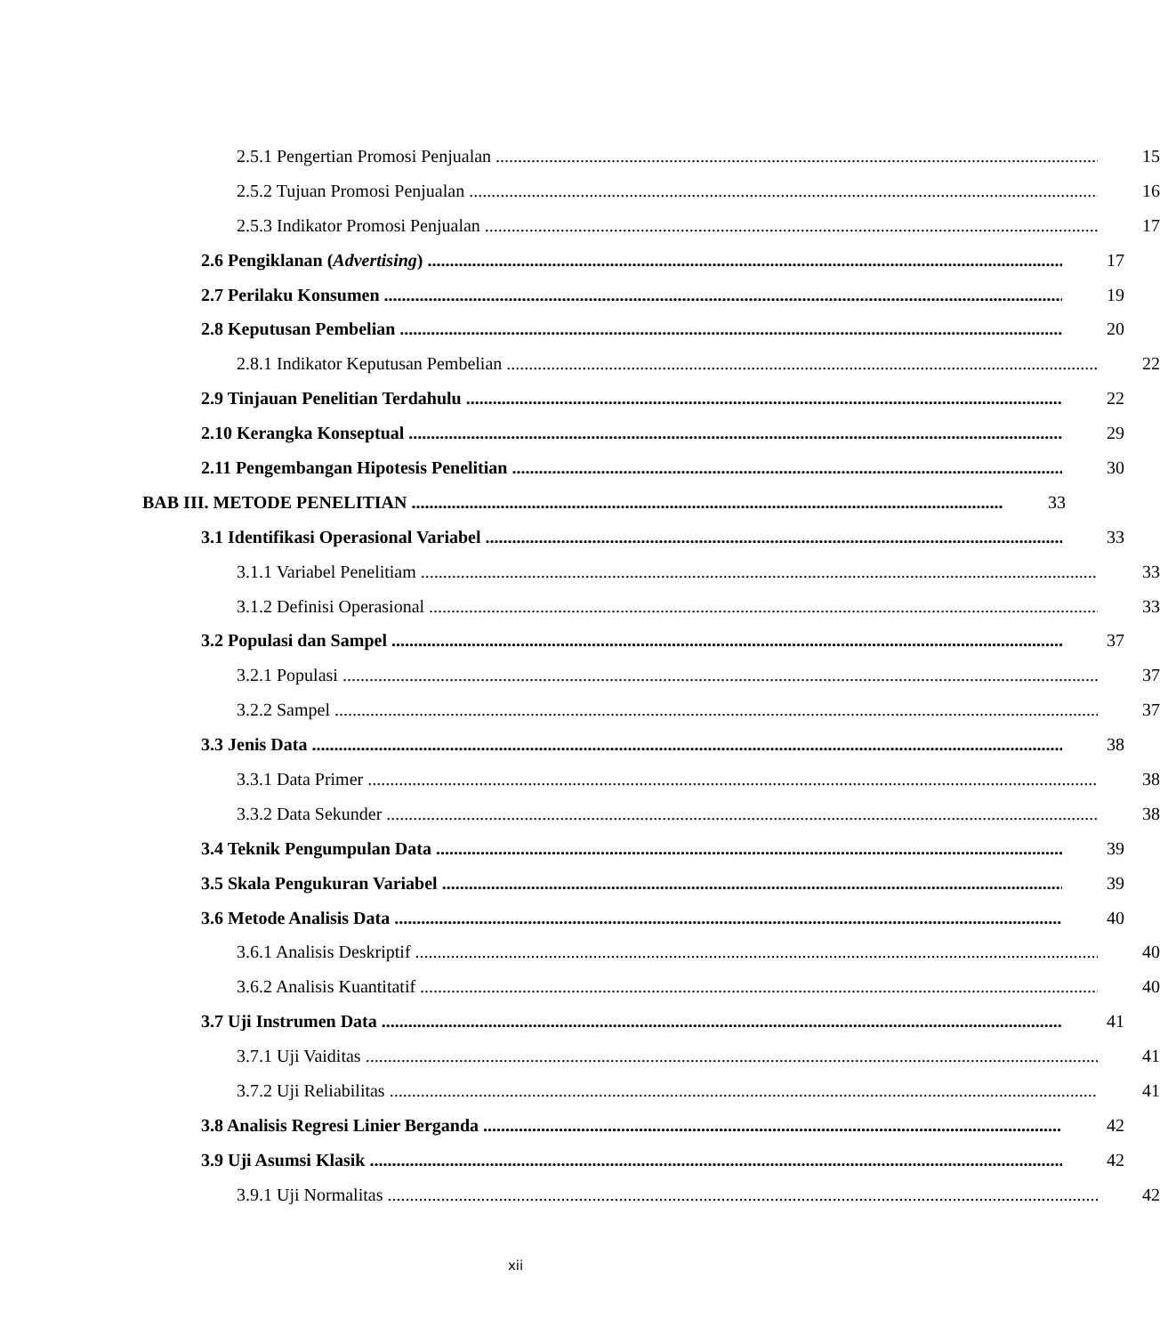2.5.1 Pengertian Promosi Penjualan 15
2.5.2 Tujuan Promosi Penjualan 16
2.5.3 Indikator Promosi Penjualan 17
2.6 Pengiklanan (Advertising) 17
2.7 Perilaku Konsumen 19
2.8 Keputusan Pembelian 20
2.8.1 Indikator Keputusan Pembelian 22
2.9 Tinjauan Penelitian Terdahulu 22
2.10 Kerangka Konseptual 29
2.11 Pengembangan Hipotesis Penelitian 30
BAB III. METODE PENELITIAN 33
3.1 Identifikasi Operasional Variabel 33
3.1.1 Variabel Penelitiam 33
3.1.2 Definisi Operasional 33
3.2 Populasi dan Sampel 37
3.2.1 Populasi 37
3.2.2 Sampel 37
3.3 Jenis Data 38
3.3.1 Data Primer 38
3.3.2 Data Sekunder 38
3.4 Teknik Pengumpulan Data 39
3.5 Skala Pengukuran Variabel 39
3.6 Metode Analisis Data 40
3.6.1 Analisis Deskriptif 40
3.6.2 Analisis Kuantitatif 40
3.7 Uji Instrumen Data 41
3.7.1 Uji Vaiditas 41
3.7.2 Uji Reliabilitas 41
3.8 Analisis Regresi Linier Berganda 42
3.9 Uji Asumsi Klasik 42
3.9.1 Uji Normalitas 42
xii